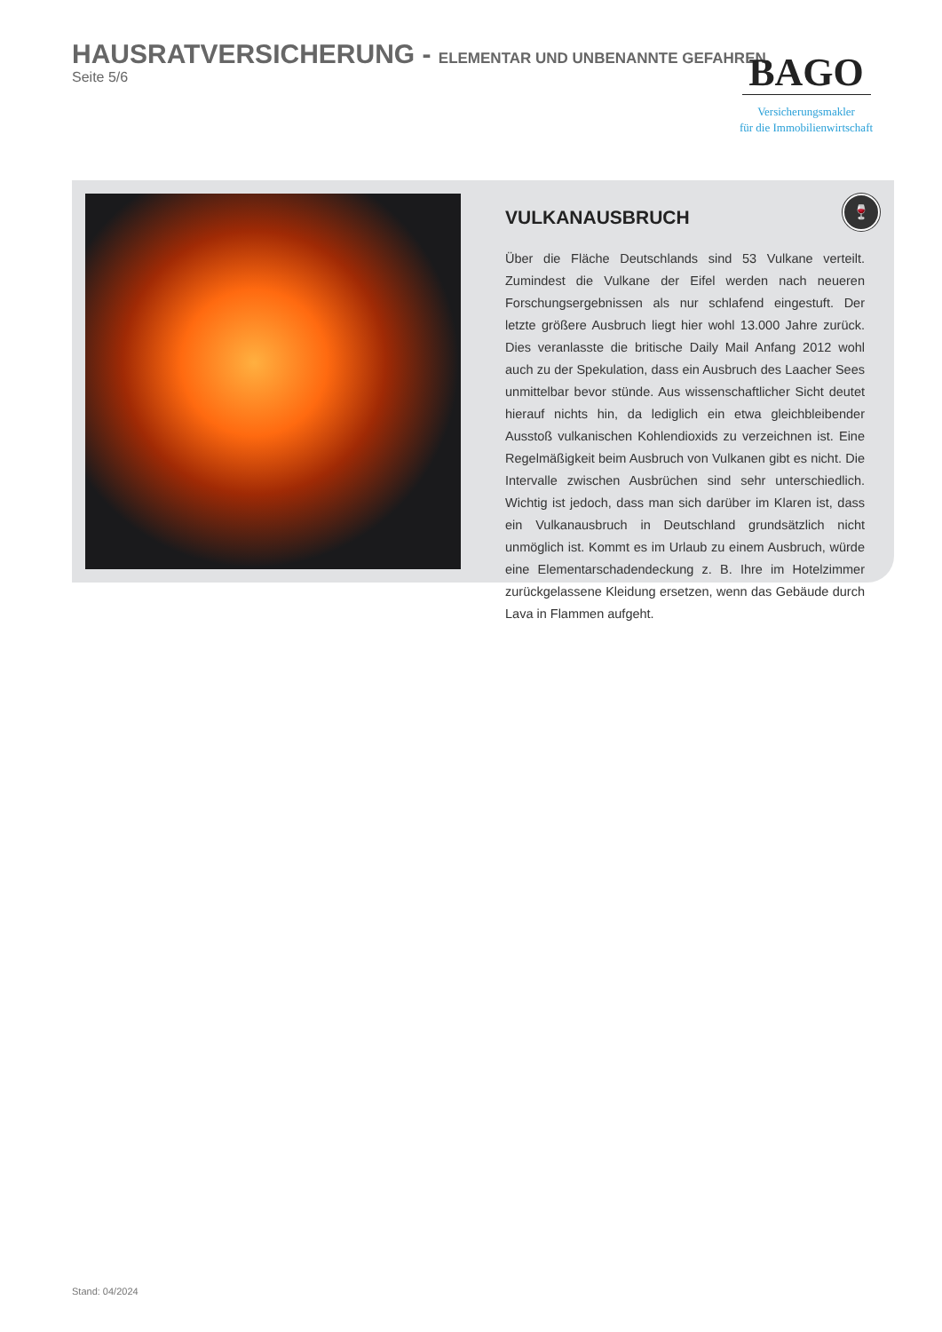HAUSRATVERSICHERUNG - ELEMENTAR UND UNBENANNTE GEFAHREN
Seite 5/6
BAGO
Versicherungsmakler
für die Immobilienwirtschaft
VULKANAUSBRUCH
Über die Fläche Deutschlands sind 53 Vulkane verteilt. Zumindest die Vulkane der Eifel werden nach neueren Forschungsergebnissen als nur schlafend eingestuft. Der letzte größere Ausbruch liegt hier wohl 13.000 Jahre zurück. Dies veranlasste die britische Daily Mail Anfang 2012 wohl auch zu der Spekulation, dass ein Ausbruch des Laacher Sees unmittelbar bevor stünde. Aus wissenschaftlicher Sicht deutet hierauf nichts hin, da lediglich ein etwa gleichbleibender Ausstoß vulkanischen Kohlendioxids zu verzeichnen ist. Eine Regelmäßigkeit beim Ausbruch von Vulkanen gibt es nicht. Die Intervalle zwischen Ausbrüchen sind sehr unterschiedlich. Wichtig ist jedoch, dass man sich darüber im Klaren ist, dass ein Vulkanausbruch in Deutschland grundsätzlich nicht unmöglich ist. Kommt es im Urlaub zu einem Ausbruch, würde eine Elementarschadendeckung z. B. Ihre im Hotelzimmer zurückgelassene Kleidung ersetzen, wenn das Gebäude durch Lava in Flammen aufgeht.
🍷
Stand: 04/2024